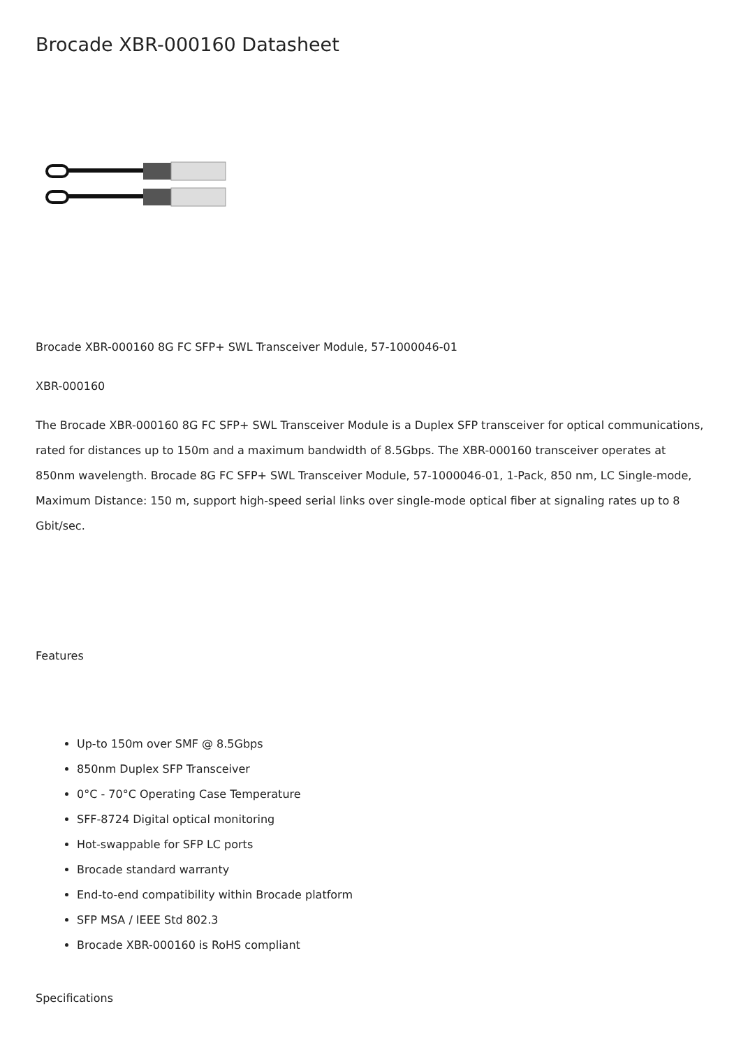Brocade XBR-000160 Datasheet
Brocade XBR-000160 8G FC SFP+ SWL Transceiver Module, 57-1000046-01
XBR-000160
The Brocade XBR-000160 8G FC SFP+ SWL Transceiver Module is a Duplex SFP transceiver for optical communications, rated for distances up to 150m and a maximum bandwidth of 8.5Gbps. The XBR-000160 transceiver operates at 850nm wavelength. Brocade 8G FC SFP+ SWL Transceiver Module, 57-1000046-01, 1-Pack, 850 nm, LC Single-mode, Maximum Distance: 150 m, support high-speed serial links over single-mode optical fiber at signaling rates up to 8 Gbit/sec.
Features
Up-to 150m over SMF @ 8.5Gbps
850nm Duplex SFP Transceiver
0°C - 70°C Operating Case Temperature
SFF-8724 Digital optical monitoring
Hot-swappable for SFP LC ports
Brocade standard warranty
End-to-end compatibility within Brocade platform
SFP MSA / IEEE Std 802.3
Brocade XBR-000160 is RoHS compliant
Specifications